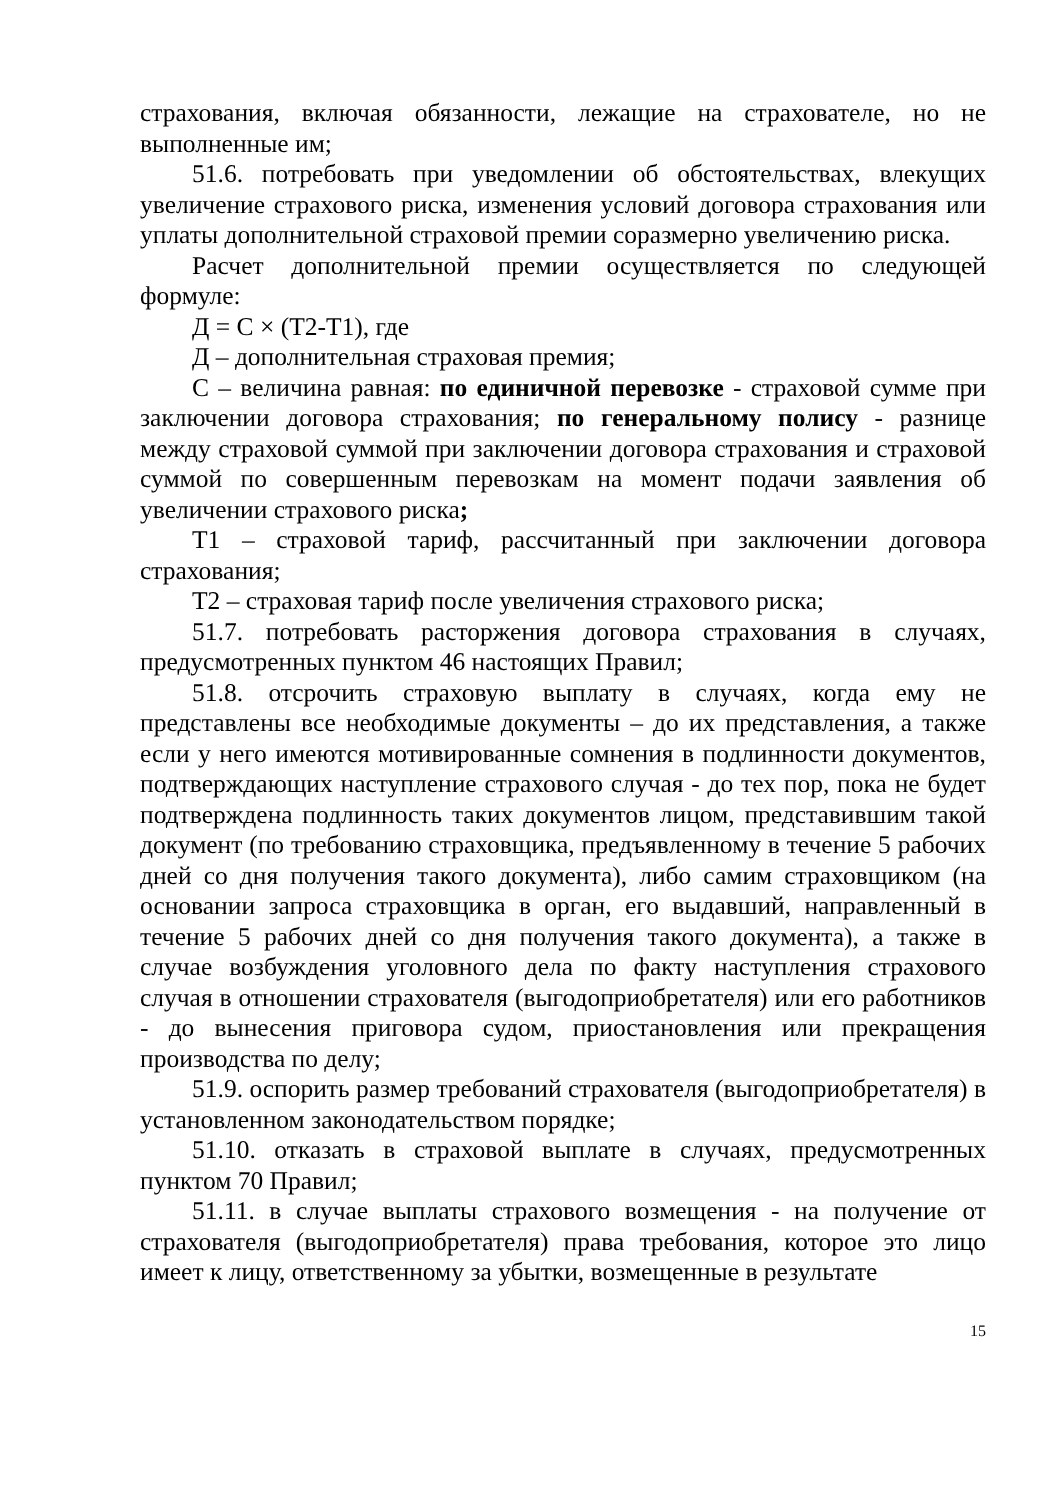страхования, включая обязанности, лежащие на страхователе, но не выполненные им;
51.6. потребовать при уведомлении об обстоятельствах, влекущих увеличение страхового риска, изменения условий договора страхования или уплаты дополнительной страховой премии соразмерно увеличению риска.
Расчет дополнительной премии осуществляется по следующей формуле:
Д = С × (Т2-Т1), где
Д – дополнительная страховая премия;
С – величина равная: по единичной перевозке - страховой сумме при заключении договора страхования; по генеральному полису - разнице между страховой суммой при заключении договора страхования и страховой суммой по совершенным перевозкам на момент подачи заявления об увеличении страхового риска;
Т1 – страховой тариф, рассчитанный при заключении договора страхования;
Т2 – страховая тариф после увеличения страхового риска;
51.7. потребовать расторжения договора страхования в случаях, предусмотренных пунктом 46 настоящих Правил;
51.8. отсрочить страховую выплату в случаях, когда ему не представлены все необходимые документы – до их представления, а также если у него имеются мотивированные сомнения в подлинности документов, подтверждающих наступление страхового случая - до тех пор, пока не будет подтверждена подлинность таких документов лицом, представившим такой документ (по требованию страховщика, предъявленному в течение 5 рабочих дней со дня получения такого документа), либо самим страховщиком (на основании запроса страховщика в орган, его выдавший, направленный в течение 5 рабочих дней со дня получения такого документа), а также в случае возбуждения уголовного дела по факту наступления страхового случая в отношении страхователя (выгодоприобретателя) или его работников - до вынесения приговора судом, приостановления или прекращения производства по делу;
51.9. оспорить размер требований страхователя (выгодоприобретателя) в установленном законодательством порядке;
51.10. отказать в страховой выплате в случаях, предусмотренных пунктом 70 Правил;
51.11. в случае выплаты страхового возмещения - на получение от страхователя (выгодоприобретателя) права требования, которое это лицо имеет к лицу, ответственному за убытки, возмещенные в результате
15